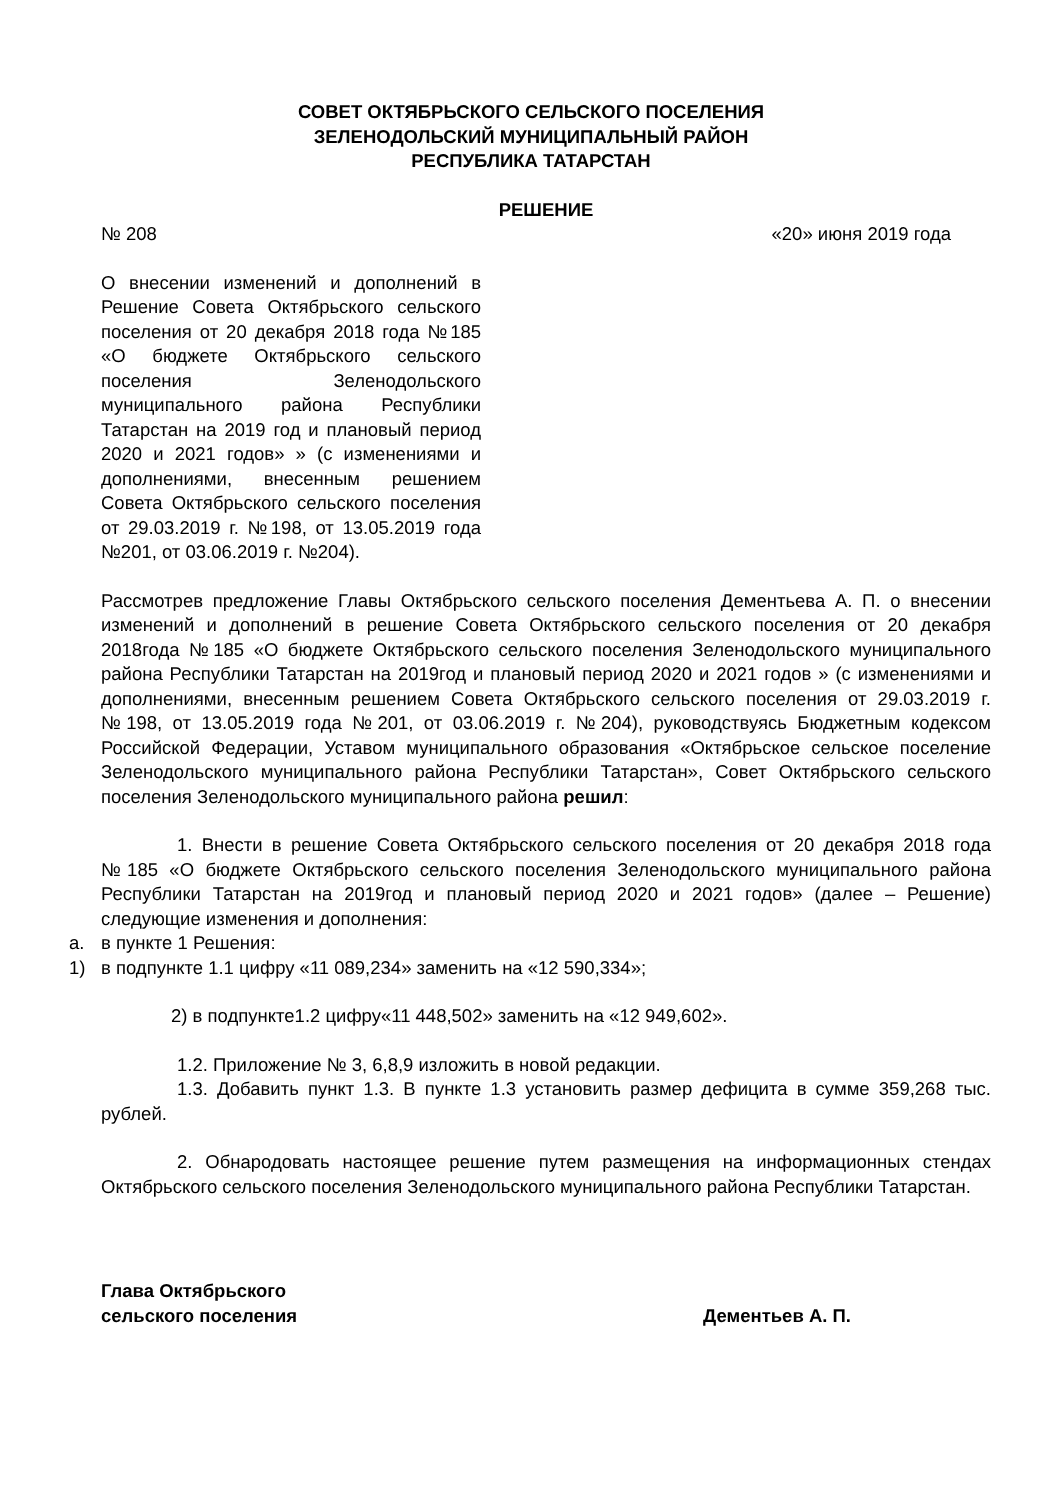СОВЕТ ОКТЯБРЬСКОГО СЕЛЬСКОГО ПОСЕЛЕНИЯ
ЗЕЛЕНОДОЛЬСКИЙ МУНИЦИПАЛЬНЫЙ РАЙОН
РЕСПУБЛИКА ТАТАРСТАН
РЕШЕНИЕ
№ 208 «20» июня 2019 года
О внесении изменений и дополнений в Решение Совета Октябрьского сельского поселения от 20 декабря 2018 года №185 «О бюджете Октябрьского сельского поселения Зеленодольского муниципального района Республики Татарстан на 2019 год и плановый период 2020 и 2021 годов» » (с изменениями и дополнениями, внесенным решением Совета Октябрьского сельского поселения от 29.03.2019 г. №198, от 13.05.2019 года №201, от 03.06.2019 г. №204).
Рассмотрев предложение Главы Октябрьского сельского поселения Дементьева А. П. о внесении изменений и дополнений в решение Совета Октябрьского сельского поселения от 20 декабря 2018года №185 «О бюджете Октябрьского сельского поселения Зеленодольского муниципального района Республики Татарстан на 2019год и плановый период 2020 и 2021 годов » (с изменениями и дополнениями, внесенным решением Совета Октябрьского сельского поселения от 29.03.2019 г. №198, от 13.05.2019 года №201, от 03.06.2019 г. №204), руководствуясь Бюджетным кодексом Российской Федерации, Уставом муниципального образования «Октябрьское сельское поселение Зеленодольского муниципального района Республики Татарстан», Совет Октябрьского сельского поселения Зеленодольского муниципального района решил:
1. Внести в решение Совета Октябрьского сельского поселения от 20 декабря 2018 года №185 «О бюджете Октябрьского сельского поселения Зеленодольского муниципального района Республики Татарстан на 2019год и плановый период 2020 и 2021 годов» (далее – Решение) следующие изменения и дополнения:
a. в пункте 1 Решения:
1) в подпункте 1.1 цифру «11 089,234» заменить на «12 590,334»;
2) в подпункте1.2 цифру«11 448,502» заменить на «12 949,602».
1.2. Приложение № 3, 6,8,9 изложить в новой редакции.
1.3. Добавить пункт 1.3. В пункте 1.3 установить размер дефицита в сумме 359,268 тыс. рублей.
2. Обнародовать настоящее решение путем размещения на информационных стендах Октябрьского сельского поселения Зеленодольского муниципального района Республики Татарстан.
Глава Октябрьского
сельского поселения Дементьев А. П.